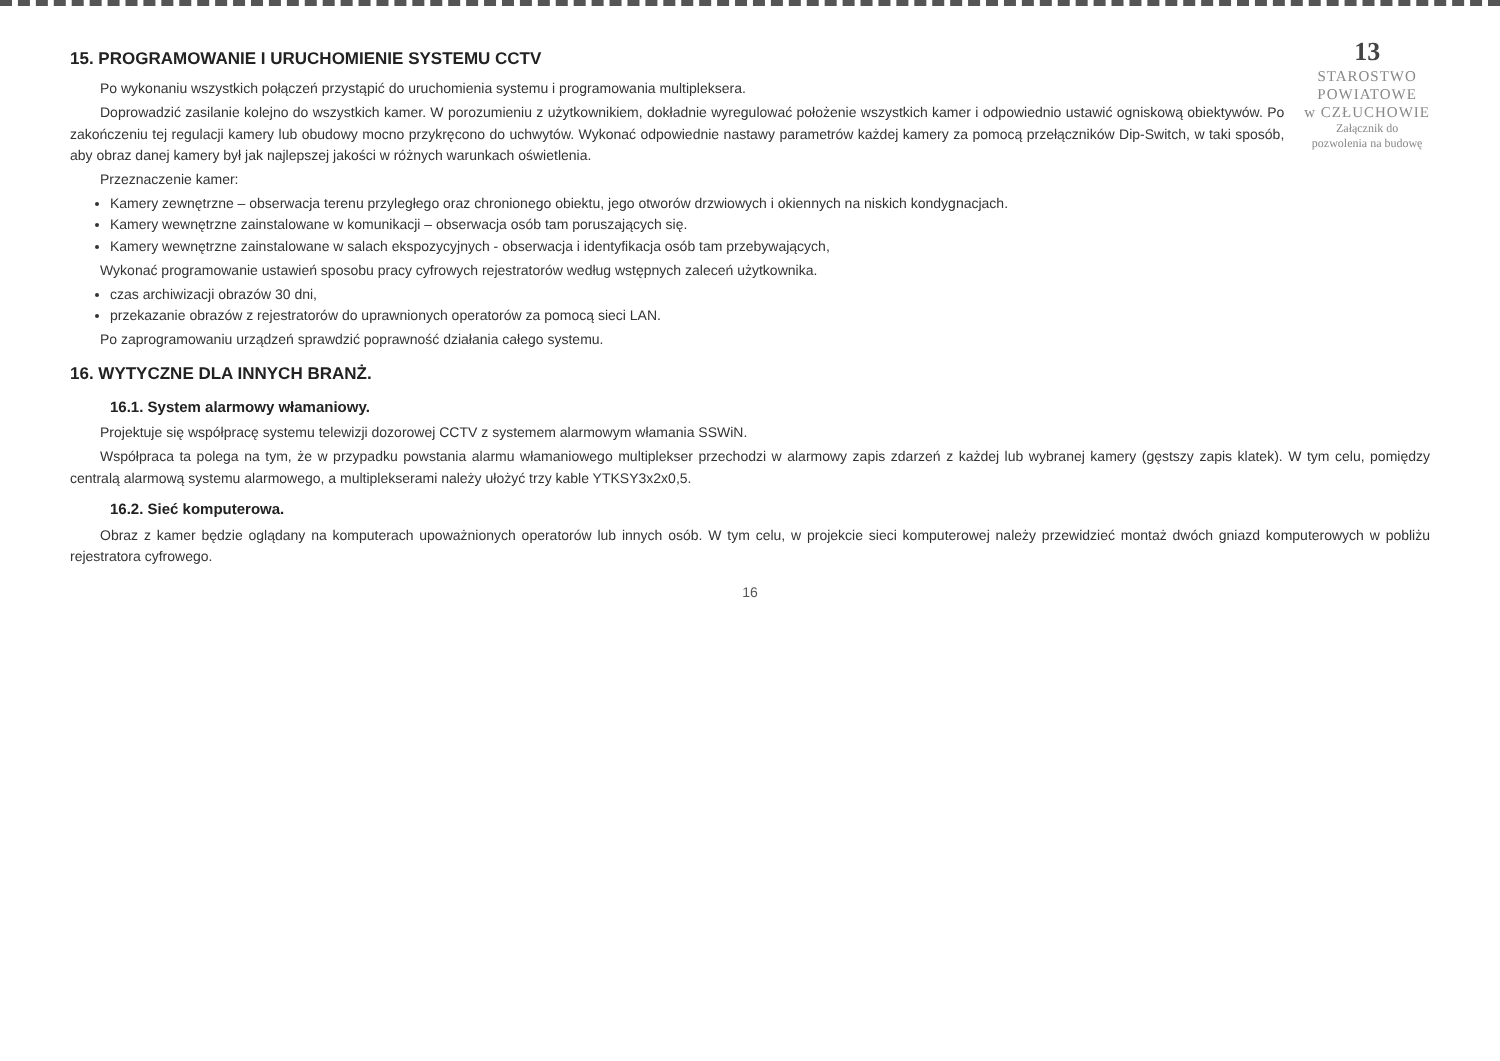13
STAROSTWO
POWIATOWE
w CZŁUCHOWIE
Załącznik do
pozwolenia na budowę
15. PROGRAMOWANIE I URUCHOMIENIE SYSTEMU CCTV
Po wykonaniu wszystkich połączeń przystąpić do uruchomienia systemu i programowania multipleksera.
Doprowadzić zasilanie kolejno do wszystkich kamer. W porozumieniu z użytkownikiem, dokładnie wyregulować położenie wszystkich kamer i odpowiednio ustawić ogniskową obiektywów. Po zakończeniu tej regulacji kamery lub obudowy mocno przykręcono do uchwytów. Wykonać odpowiednie nastawy parametrów każdej kamery za pomocą przełączników Dip-Switch, w taki sposób, aby obraz danej kamery był jak najlepszej jakości w różnych warunkach oświetlenia.
Przeznaczenie kamer:
Kamery zewnętrzne – obserwacja terenu przyległego oraz chronionego obiektu, jego otworów drzwiowych i okiennych na niskich kondygnacjach.
Kamery wewnętrzne zainstalowane w komunikacji – obserwacja osób tam poruszających się.
Kamery wewnętrzne zainstalowane w salach ekspozycyjnych - obserwacja i identyfikacja osób tam przebywających,
Wykonać programowanie ustawień sposobu pracy cyfrowych rejestratorów według wstępnych zaleceń użytkownika.
czas archiwizacji obrazów 30 dni,
przekazanie obrazów z rejestratorów do uprawnionych operatorów za pomocą sieci LAN.
Po zaprogramowaniu urządzeń sprawdzić poprawność działania całego systemu.
16. WYTYCZNE DLA INNYCH BRANŻ.
16.1. System alarmowy włamaniowy.
Projektuje się współpracę systemu telewizji dozorowej CCTV z systemem alarmowym włamania SSWiN.
Współpraca ta polega na tym, że w przypadku powstania alarmu włamaniowego multiplekser przechodzi w alarmowy zapis zdarzeń z każdej lub wybranej kamery (gęstszy zapis klatek). W tym celu, pomiędzy centralą alarmową systemu alarmowego, a multiplekserami należy ułożyć trzy kable YTKSY3x2x0,5.
16.2. Sieć komputerowa.
Obraz z kamer będzie oglądany na komputerach upoważnionych operatorów lub innych osób. W tym celu, w projekcie sieci komputerowej należy przewidzieć montaż dwóch gniazd komputerowych w pobliżu rejestratora cyfrowego.
16